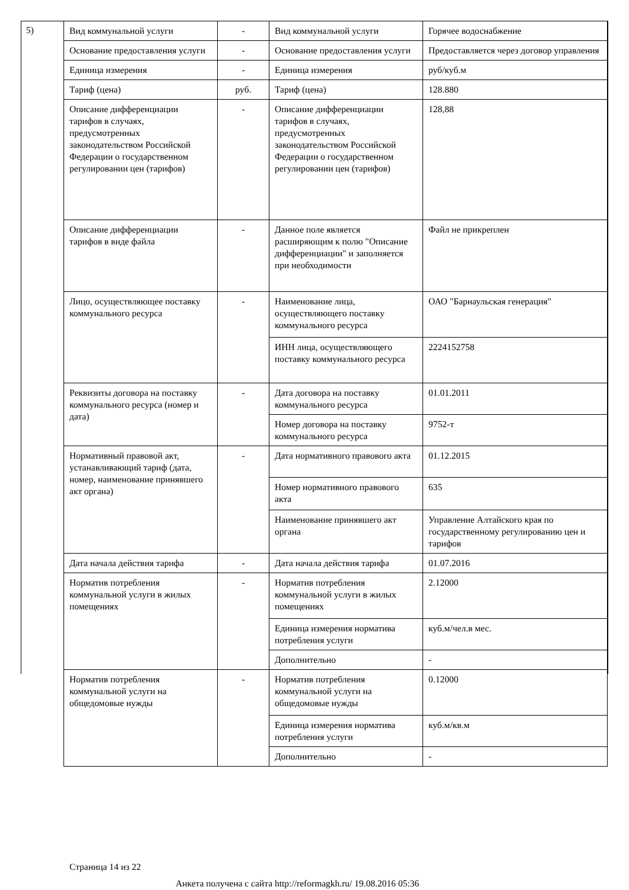5)
| Вид коммунальной услуги | - | Вид коммунальной услуги | Горячее водоснабжение |
| Основание предоставления услуги | - | Основание предоставления услуги | Предоставляется через договор управления |
| Единица измерения | - | Единица измерения | руб/куб.м |
| Тариф (цена) | руб. | Тариф (цена) | 128.880 |
| Описание дифференциации тарифов в случаях, предусмотренных законодательством Российской Федерации о государственном регулировании цен (тарифов) | - | Описание дифференциации тарифов в случаях, предусмотренных законодательством Российской Федерации о государственном регулировании цен (тарифов) | 128,88 |
| Описание дифференциации тарифов в виде файла | - | Данное поле является расширяющим к полю "Описание дифференциации" и заполняется при необходимости | Файл не прикреплен |
| Лицо, осуществляющее поставку коммунального ресурса | - | Наименование лица, осуществляющего поставку коммунального ресурса | ОАО "Барнаульская генерация" |
| | | ИНН лица, осуществляющего поставку коммунального ресурса | 2224152758 |
| Реквизиты договора на поставку коммунального ресурса (номер и дата) | - | Дата договора на поставку коммунального ресурса | 01.01.2011 |
| | | Номер договора на поставку коммунального ресурса | 9752-т |
| Нормативный правовой акт, устанавливающий тариф (дата, номер, наименование принявшего акт органа) | - | Дата нормативного правового акта | 01.12.2015 |
| | | Номер нормативного правового акта | 635 |
| | | Наименование принявшего акт органа | Управление Алтайского края по государственному регулированию цен и тарифов |
| Дата начала действия тарифа | - | Дата начала действия тарифа | 01.07.2016 |
| Норматив потребления коммунальной услуги в жилых помещениях | - | Норматив потребления коммунальной услуги в жилых помещениях | 2.12000 |
| | | Единица измерения норматива потребления услуги | куб.м/чел.в мес. |
| | | Дополнительно | - |
| Норматив потребления коммунальной услуги на общедомовые нужды | - | Норматив потребления коммунальной услуги на общедомовые нужды | 0.12000 |
| | | Единица измерения норматива потребления услуги | куб.м/кв.м |
| | | Дополнительно | - |
Страница 14 из 22
Анкета получена с сайта http://reformagkh.ru/ 19.08.2016 05:36